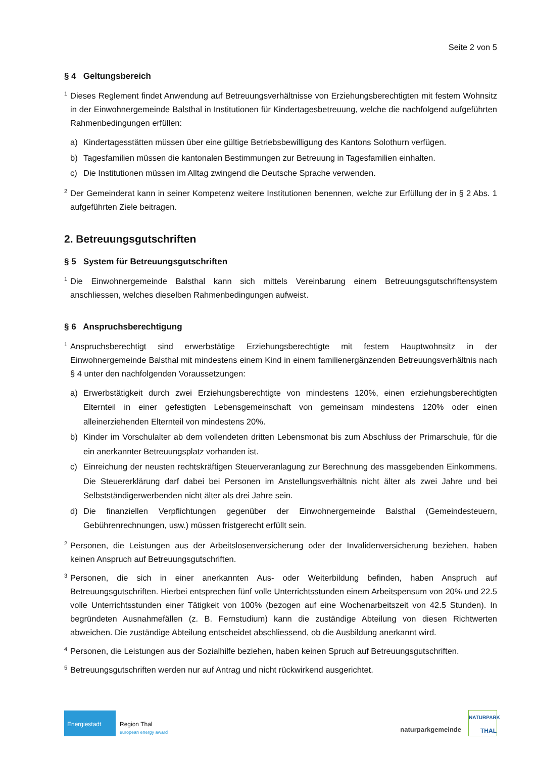Seite 2 von 5
§ 4 Geltungsbereich
<sup>1</sup> Dieses Reglement findet Anwendung auf Betreuungsverhältnisse von Erziehungsberechtigten mit festem Wohnsitz in der Einwohnergemeinde Balsthal in Institutionen für Kindertagesbetreuung, welche die nachfolgend aufgeführten Rahmenbedingungen erfüllen:
a) Kindertagesstätten müssen über eine gültige Betriebsbewilligung des Kantons Solothurn verfügen.
b) Tagesfamilien müssen die kantonalen Bestimmungen zur Betreuung in Tagesfamilien einhalten.
c) Die Institutionen müssen im Alltag zwingend die Deutsche Sprache verwenden.
<sup>2</sup> Der Gemeinderat kann in seiner Kompetenz weitere Institutionen benennen, welche zur Erfüllung der in § 2 Abs. 1 aufgeführten Ziele beitragen.
2. Betreuungsgutschriften
§ 5 System für Betreuungsgutschriften
<sup>1</sup> Die Einwohnergemeinde Balsthal kann sich mittels Vereinbarung einem Betreuungsgutschriftensystem anschliessen, welches dieselben Rahmenbedingungen aufweist.
§ 6 Anspruchsberechtigung
<sup>1</sup> Anspruchsberechtigt sind erwerbstätige Erziehungsberechtigte mit festem Hauptwohnsitz in der Einwohnergemeinde Balsthal mit mindestens einem Kind in einem familienergänzenden Betreuungsverhältnis nach § 4 unter den nachfolgenden Voraussetzungen:
a) Erwerbstätigkeit durch zwei Erziehungsberechtigte von mindestens 120%, einen erziehungsberechtigten Elternteil in einer gefestigten Lebensgemeinschaft von gemeinsam mindestens 120% oder einen alleinerziehenden Elternteil von mindestens 20%.
b) Kinder im Vorschulalter ab dem vollendeten dritten Lebensmonat bis zum Abschluss der Primarschule, für die ein anerkannter Betreuungsplatz vorhanden ist.
c) Einreichung der neusten rechtskräftigen Steuerveranlagung zur Berechnung des massgebenden Einkommens. Die Steuererklärung darf dabei bei Personen im Anstellungsverhältnis nicht älter als zwei Jahre und bei Selbstständigerwerbenden nicht älter als drei Jahre sein.
d) Die finanziellen Verpflichtungen gegenüber der Einwohnergemeinde Balsthal (Gemeindesteuern, Gebührenrechnungen, usw.) müssen fristgerecht erfüllt sein.
<sup>2</sup> Personen, die Leistungen aus der Arbeitslosenversicherung oder der Invalidenversicherung beziehen, haben keinen Anspruch auf Betreuungsgutschriften.
<sup>3</sup> Personen, die sich in einer anerkannten Aus- oder Weiterbildung befinden, haben Anspruch auf Betreuungsgutschriften. Hierbei entsprechen fünf volle Unterrichtsstunden einem Arbeitspensum von 20% und 22.5 volle Unterrichtsstunden einer Tätigkeit von 100% (bezogen auf eine Wochenarbeitszeit von 42.5 Stunden). In begründeten Ausnahmefällen (z. B. Fernstudium) kann die zuständige Abteilung von diesen Richtwerten abweichen. Die zuständige Abteilung entscheidet abschliessend, ob die Ausbildung anerkannt wird.
<sup>4</sup> Personen, die Leistungen aus der Sozialhilfe beziehen, haben keinen Spruch auf Betreuungsgutschriften.
<sup>5</sup> Betreuungsgutschriften werden nur auf Antrag und nicht rückwirkend ausgerichtet.
Energiestadt
Region Thal
european energy award
naturparkgemeinde
NATURPARK
THAL